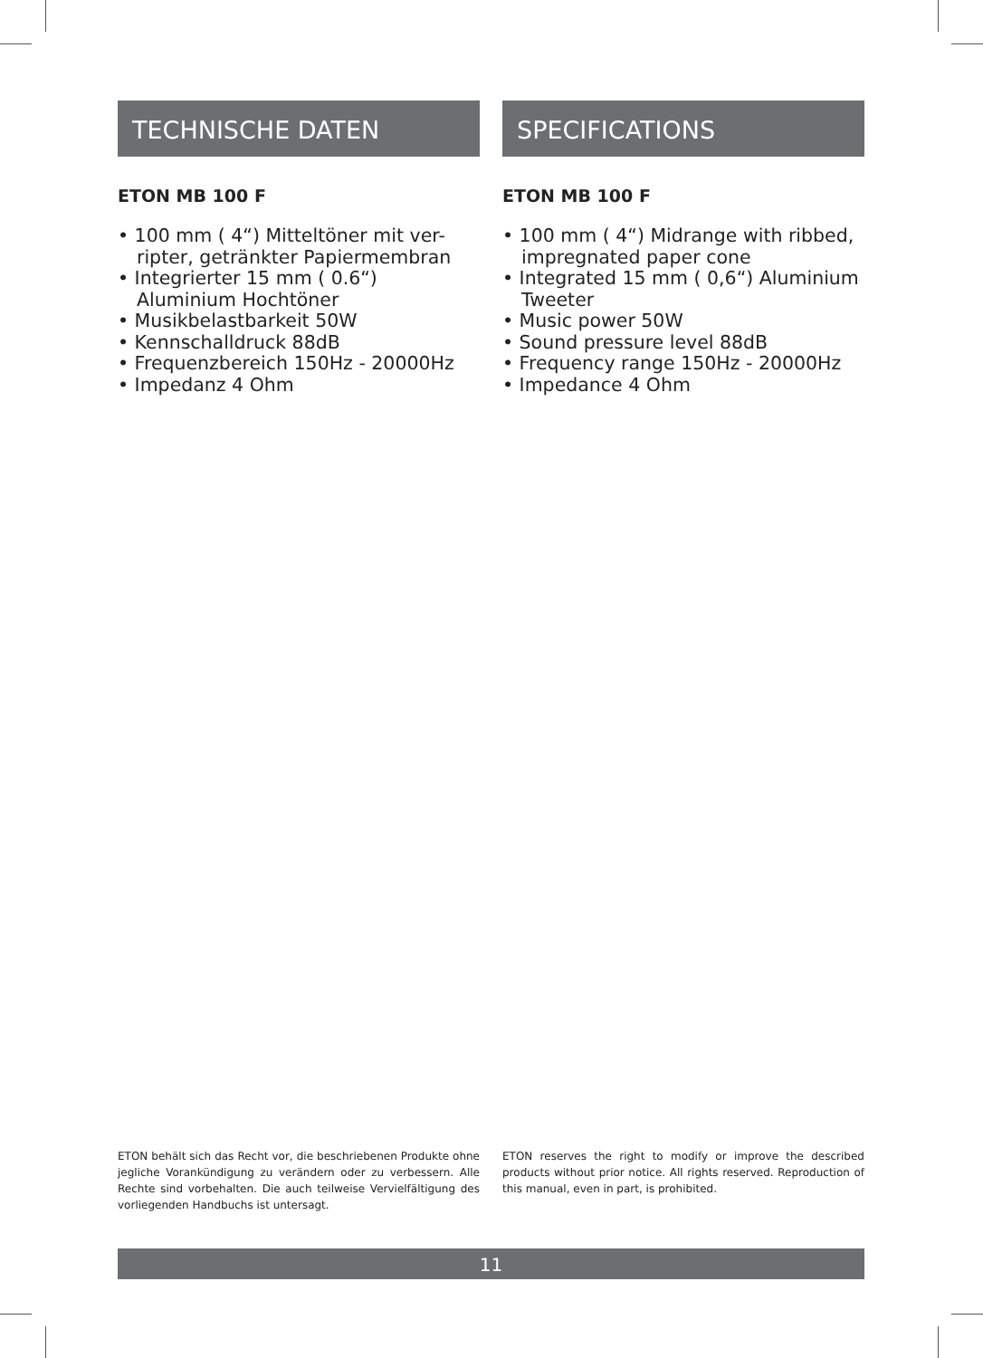TECHNISCHE DATEN
ETON MB 100 F
• 100 mm ( 4“) Mitteltöner mit ver-ripter, getränkter Papiermembran
• Integrierter 15 mm ( 0.6“) Aluminium Hochtöner
• Musikbelastbarkeit 50W
• Kennschalldruck 88dB
• Frequenzbereich 150Hz - 20000Hz
• Impedanz 4 Ohm
SPECIFICATIONS
ETON MB 100 F
• 100 mm ( 4“) Midrange with ribbed, impregnated paper cone
• Integrated 15 mm ( 0,6“) Aluminium Tweeter
• Music power 50W
• Sound pressure level 88dB
• Frequency range 150Hz - 20000Hz
• Impedance 4 Ohm
ETON behält sich das Recht vor, die beschriebenen Produkte ohne jegliche Vorankündigung zu verändern oder zu verbessern. Alle Rechte sind vorbehalten. Die auch teilweise Vervielfältigung des vorliegenden Handbuchs ist untersagt.
ETON reserves the right to modify or improve the described products without prior notice. All rights reserved. Reproduction of this manual, even in part, is prohibited.
11